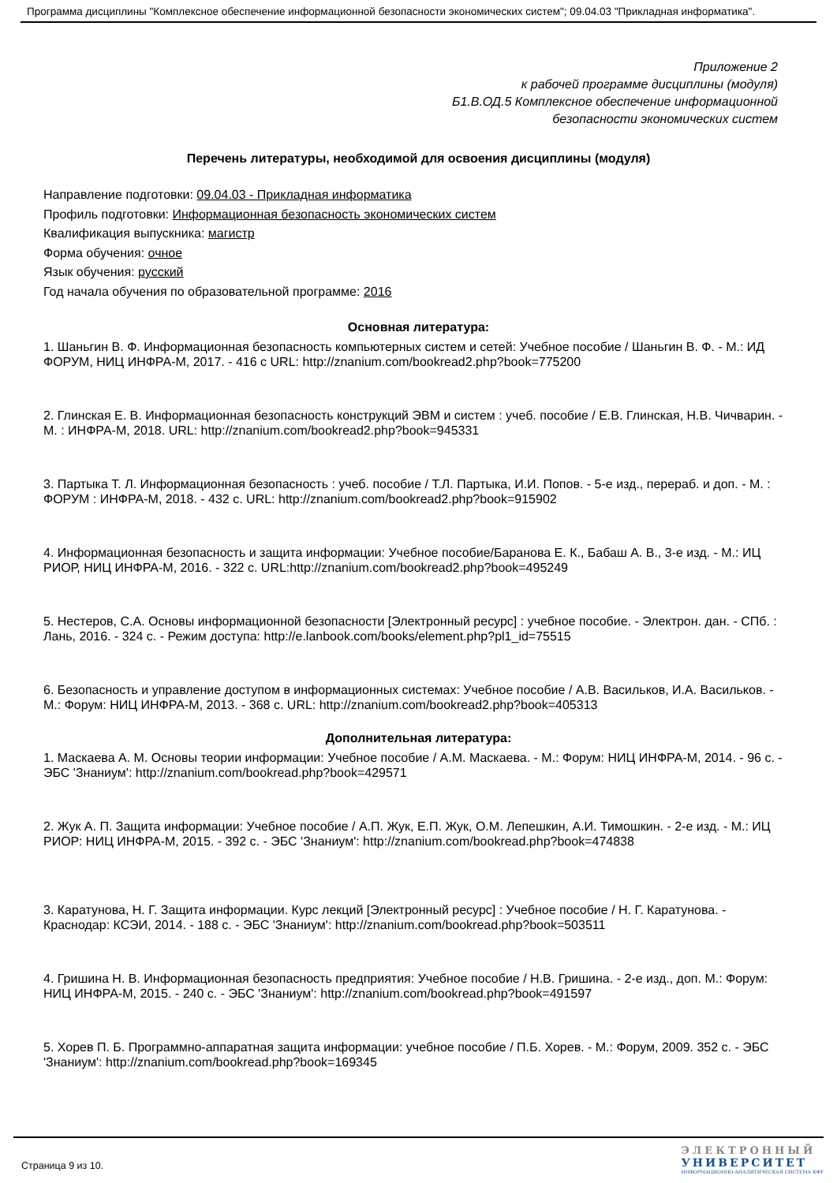Программа дисциплины "Комплексное обеспечение информационной безопасности экономических систем"; 09.04.03 "Прикладная информатика".
Приложение 2
к рабочей программе дисциплины (модуля)
Б1.В.ОД.5 Комплексное обеспечение информационной
безопасности экономических систем
Перечень литературы, необходимой для освоения дисциплины (модуля)
Направление подготовки: 09.04.03 - Прикладная информатика
Профиль подготовки: Информационная безопасность экономических систем
Квалификация выпускника: магистр
Форма обучения: очное
Язык обучения: русский
Год начала обучения по образовательной программе: 2016
Основная литература:
1. Шаньгин В. Ф. Информационная безопасность компьютерных систем и сетей: Учебное пособие / Шаньгин В. Ф. - М.: ИД ФОРУМ, НИЦ ИНФРА-М, 2017. - 416 с URL: http://znanium.com/bookread2.php?book=775200
2. Глинская Е. В. Информационная безопасность конструкций ЭВМ и систем : учеб. пособие / Е.В. Глинская, Н.В. Чичварин. - М. : ИНФРА-М, 2018. URL: http://znanium.com/bookread2.php?book=945331
3. Партыка Т. Л. Информационная безопасность : учеб. пособие / Т.Л. Партыка, И.И. Попов. - 5-е изд., перераб. и доп. - М. : ФОРУМ : ИНФРА-М, 2018. - 432 с. URL: http://znanium.com/bookread2.php?book=915902
4. Информационная безопасность и защита информации: Учебное пособие/Баранова Е. К., Бабаш А. В., 3-е изд. - М.: ИЦ РИОР, НИЦ ИНФРА-М, 2016. - 322 с. URL:http://znanium.com/bookread2.php?book=495249
5. Нестеров, С.А. Основы информационной безопасности [Электронный ресурс] : учебное пособие. - Электрон. дан. - СПб. : Лань, 2016. - 324 с. - Режим доступа: http://e.lanbook.com/books/element.php?pl1_id=75515
6. Безопасность и управление доступом в информационных системах: Учебное пособие / А.В. Васильков, И.А. Васильков. - М.: Форум: НИЦ ИНФРА-М, 2013. - 368 с. URL: http://znanium.com/bookread2.php?book=405313
Дополнительная литература:
1. Маскаева А. М. Основы теории информации: Учебное пособие / А.М. Маскаева. - М.: Форум: НИЦ ИНФРА-М, 2014. - 96 с. - ЭБС 'Знаниум': http://znanium.com/bookread.php?book=429571
2. Жук А. П. Защита информации: Учебное пособие / А.П. Жук, Е.П. Жук, О.М. Лепешкин, А.И. Тимошкин. - 2-е изд. - М.: ИЦ РИОР: НИЦ ИНФРА-М, 2015. - 392 с. - ЭБС 'Знаниум': http://znanium.com/bookread.php?book=474838
3. Каратунова, Н. Г. Защита информации. Курс лекций [Электронный ресурс] : Учебное пособие / Н. Г. Каратунова. - Краснодар: КСЭИ, 2014. - 188 с. - ЭБС 'Знаниум': http://znanium.com/bookread.php?book=503511
4. Гришина Н. В. Информационная безопасность предприятия: Учебное пособие / Н.В. Гришина. - 2-е изд., доп. М.: Форум: НИЦ ИНФРА-М, 2015. - 240 с. - ЭБС 'Знаниум': http://znanium.com/bookread.php?book=491597
5. Хорев П. Б. Программно-аппаратная защита информации: учебное пособие / П.Б. Хорев. - М.: Форум, 2009. 352 с. - ЭБС 'Знаниум': http://znanium.com/bookread.php?book=169345
Страница 9 из 10.
ЭЛЕКТРОННЫЙ
УНИВЕРСИТЕТ
ИНФОРМАЦИОННО-АНАЛИТИЧЕСКАЯ СИСТЕМА КФУ